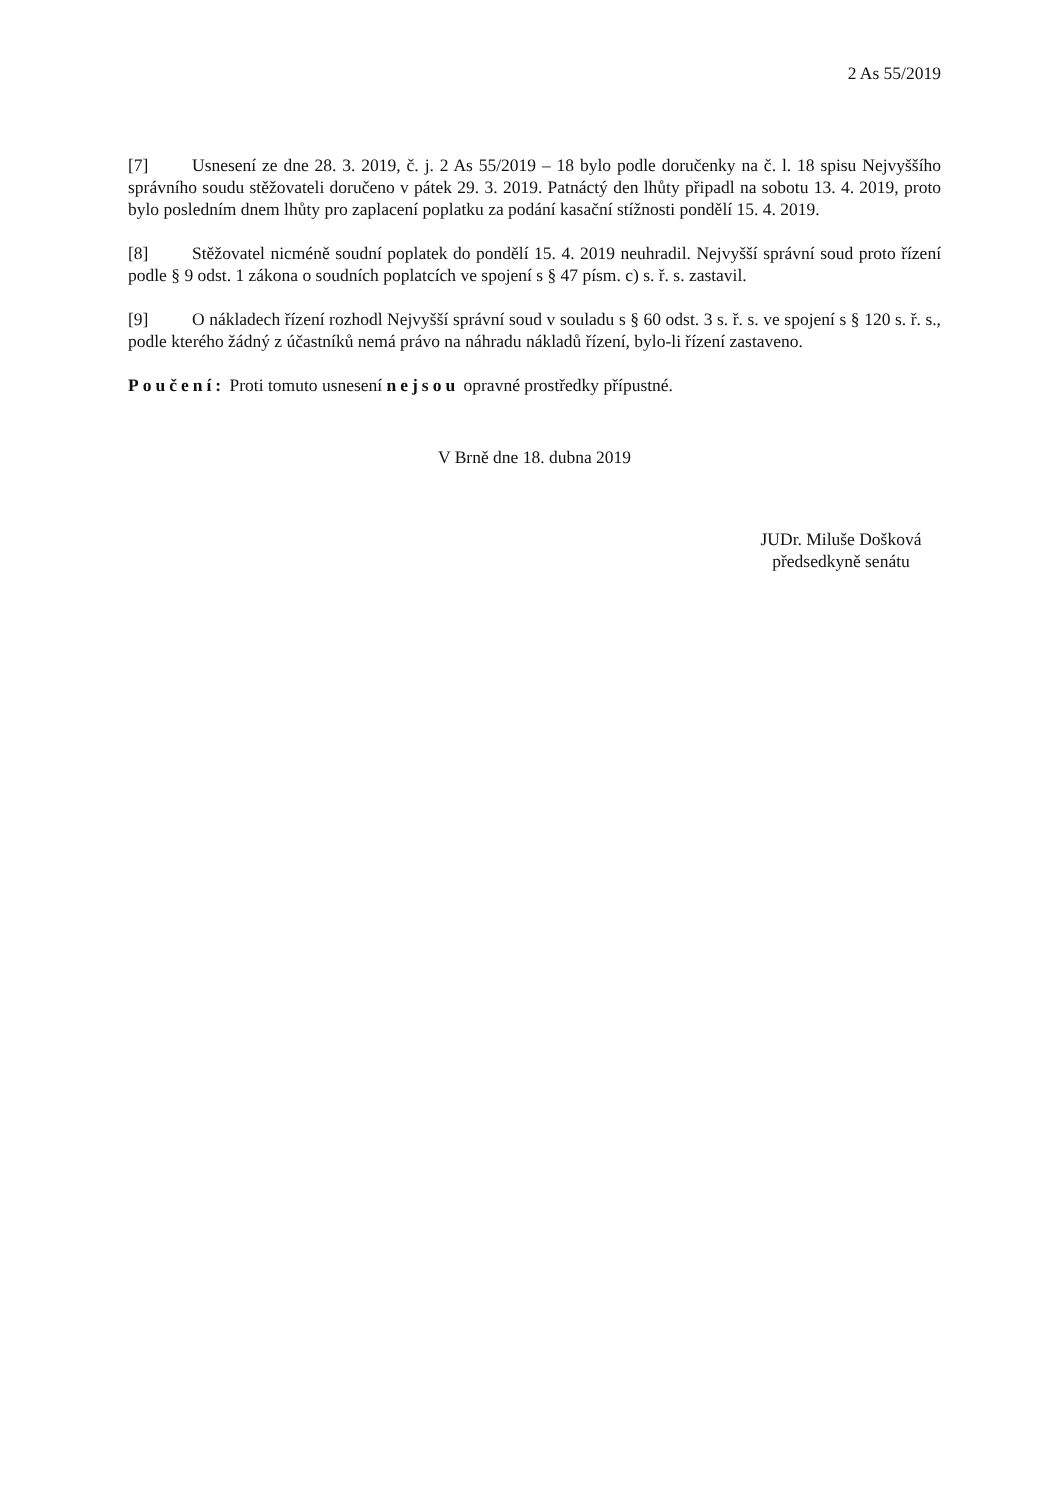2 As 55/2019
[7] Usnesení ze dne 28. 3. 2019, č. j. 2 As 55/2019 – 18 bylo podle doručenky na č. l. 18 spisu Nejvyššího správního soudu stěžovateli doručeno v pátek 29. 3. 2019. Patnáctý den lhůty připadl na sobotu 13. 4. 2019, proto bylo posledním dnem lhůty pro zaplacení poplatku za podání kasační stížnosti pondělí 15. 4. 2019.
[8] Stěžovatel nicméně soudní poplatek do pondělí 15. 4. 2019 neuhradil. Nejvyšší správní soud proto řízení podle § 9 odst. 1 zákona o soudních poplatcích ve spojení s § 47 písm. c) s. ř. s. zastavil.
[9] O nákladech řízení rozhodl Nejvyšší správní soud v souladu s § 60 odst. 3 s. ř. s. ve spojení s § 120 s. ř. s., podle kterého žádný z účastníků nemá právo na náhradu nákladů řízení, bylo-li řízení zastaveno.
Poučení: Proti tomuto usnesení nejsou opravné prostředky přípustné.
V Brně dne 18. dubna 2019
JUDr. Miluše Došková
předsedkyně senátu